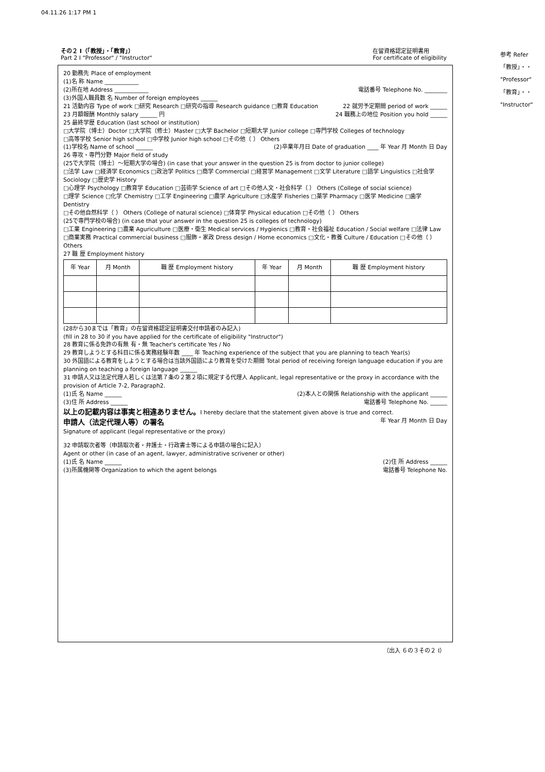04.11.26 1:17 PM 1
参考 Refer
「教授」・・
"Professor"
「教育」・・
"Instructor"
その２ Ⅰ（「教授」・「教育」）
Part 2 I "Professor" / "Instructor"
在留資格認定証明書用
For certificate of eligibility
20 勤務先 Place of employment
(1)名 称 Name ____________
(2)所在地 Address ____________ 電話番号 Telephone No. ________
(3)外国人職員数 名 Number of foreign employees ______
21 活動内容 Type of work □研究 Research □研究の指導 Research guidance □教育 Education 22 就労予定期間 period of work ______
23 月額報酬 Monthly salary ______ 円 24 職務上の地位 Position you hold ______
25 最終学歴 Education (last school or institution)
□大学院（博士）Doctor □大学院（修士）Master □大学 Bachelor □短期大学 Junior college □専門学校 Colleges of technology
□高等学校 Senior high school □中学校 Junior high school □その他（ ） Others
(1)学校名 Name of school ______ (2)卒業年月日 Date of graduation ____ 年 Year 月 Month 日 Day
26 専攻・専門分野 Major field of study
(25で大学院（博士）～短期大学の場合) (in case that your answer in the question 25 is from doctor to junior college)
□法学 Law □経済学 Economics □政治学 Politics □商学 Commercial □経営学 Management □文学 Literature □語学 Linguistics □社会学 Sociology □歴史学 History
□心理学 Psychology □教育学 Education □芸術学 Science of art □その他人文・社会科学（ ） Others (College of social science)
□理学 Science □化学 Chemistry □工学 Engineering □農学 Agriculture □水産学 Fisheries □薬学 Pharmacy □医学 Medicine □歯学 Dentistry
□その他自然科学（ ） Others (College of natural science) □体育学 Physical education □その他（ ） Others
(25で専門学校の場合) (in case that your answer in the question 25 is colleges of technology)
□工業 Engineering □農業 Aguriculture □医療・衛生 Medical services / Hygienics □教育・社会福祉 Education / Social welfare □法律 Law
□商業実務 Practical commercial business □服飾・家政 Dress design / Home economics □文化・教養 Culture / Education □その他（ ） Others
27 職 歴 Employment history
| 年 Year | 月 Month | 職 歴 Employment history | 年 Year | 月 Month | 職 歴 Employment history |
| --- | --- | --- | --- | --- | --- |
(28から30までは「教育」の在留資格認定証明書交付申請者のみ記入)
(fill in 28 to 30 if you have applied for the certificate of eligibility "Instructor")
28 教育に係る免許の有無 有・無 Teacher's certificate Yes / No
29 教育しようとする科目に係る実務経験年数 ____ 年 Teaching experience of the subject that you are planning to teach Year(s)
30 外国語による教育をしようとする場合は当該外国語により教育を受けた期間 Total period of receiving foreign language education if you are planning on teaching a foreign language ______
31 申請人又は法定代理人若しくは法第７条の２第２項に規定する代理人 Applicant, legal representative or the proxy in accordance with the provision of Article 7-2, Paragraph2.
(1)氏 名 Name ______ (2)本人との関係 Relationship with the applicant ______
(3)住 所 Address ______ 電話番号 Telephone No. ______
以上の記載内容は事実と相違ありません。I hereby declare that the statement given above is true and correct.
申請人（法定代理人等）の署名
Signature of applicant (legal representative or the proxy) 年 Year 月 Month 日 Day
32 申請取次者等（申請取次者・弁護士・行政書士等による申請の場合に記入）
Agent or other (in case of an agent, lawyer, administrative scrivener or other)
(1)氏 名 Name ______ (2)住 所 Address ______
(3)所属機関等 Organization to which the agent belongs 電話番号 Telephone No.
（出入 ６の３その２ Ⅰ）